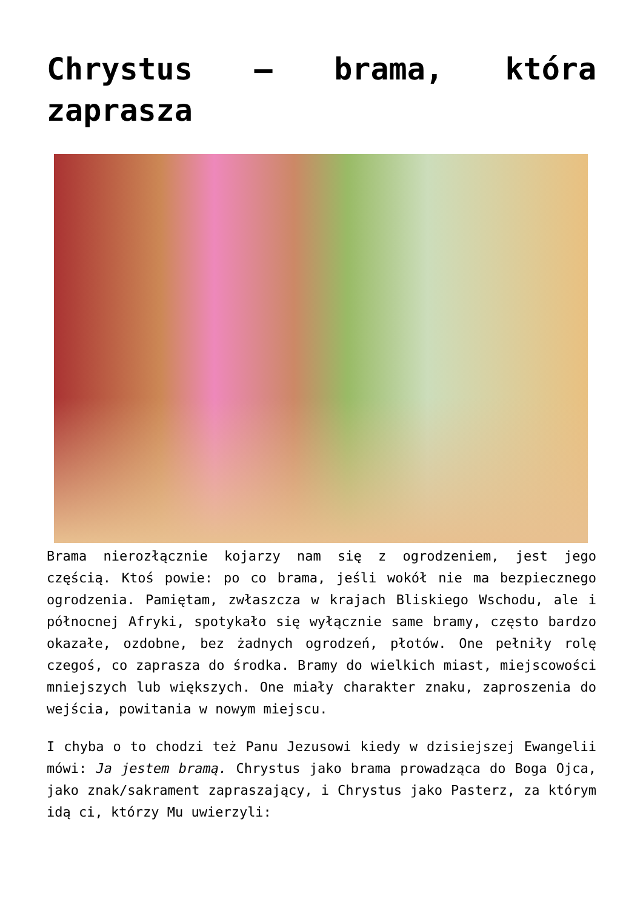Chrystus – brama, która zaprasza
Brama nierozłącznie kojarzy nam się z ogrodzeniem, jest jego częścią. Ktoś powie: po co brama, jeśli wokół nie ma bezpiecznego ogrodzenia. Pamiętam, zwłaszcza w krajach Bliskiego Wschodu, ale i północnej Afryki, spotykało się wyłącznie same bramy, często bardzo okazałe, ozdobne, bez żadnych ogrodzeń, płotów. One pełniły rolę czegoś, co zaprasza do środka. Bramy do wielkich miast, miejscowości mniejszych lub większych. One miały charakter znaku, zaproszenia do wejścia, powitania w nowym miejscu.
I chyba o to chodzi też Panu Jezusowi kiedy w dzisiejszej Ewangelii mówi: Ja jestem bramą. Chrystus jako brama prowadząca do Boga Ojca, jako znak/sakrament zapraszający, i Chrystus jako Pasterz, za którym idą ci, którzy Mu uwierzyli: